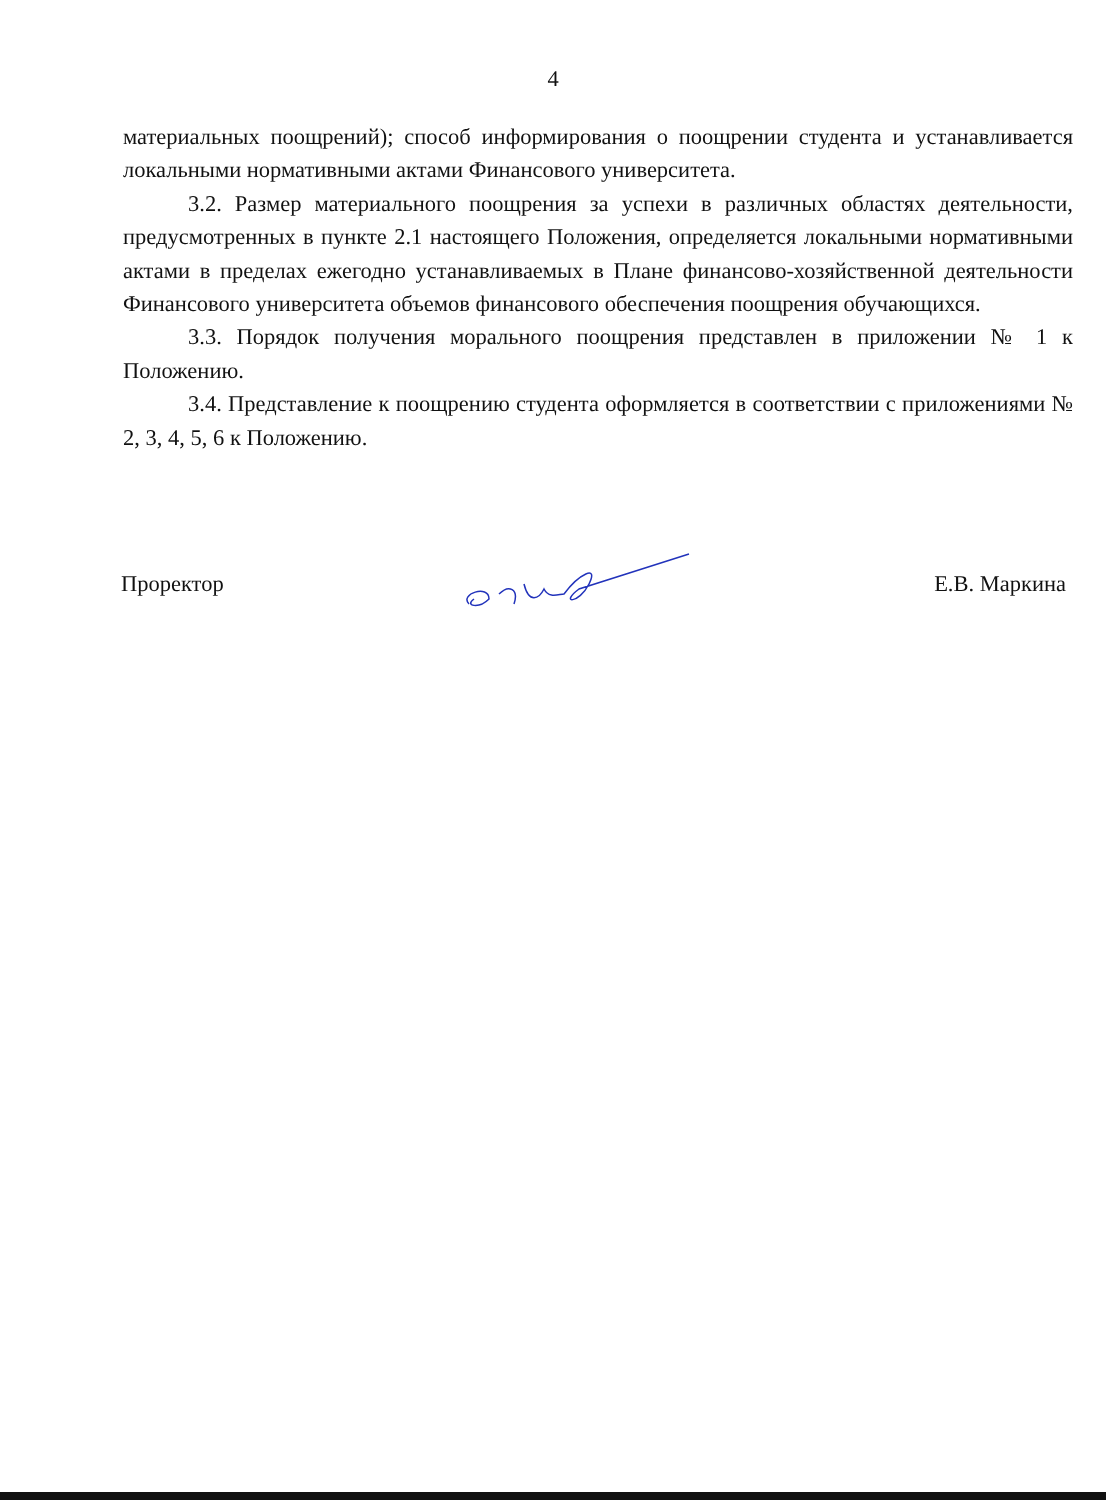4
материальных поощрений); способ информирования о поощрении студента и устанавливается локальными нормативными актами Финансового университета.
3.2. Размер материального поощрения за успехи в различных областях деятельности, предусмотренных в пункте 2.1 настоящего Положения, определяется локальными нормативными актами в пределах ежегодно устанавливаемых в Плане финансово-хозяйственной деятельности Финансового университета объемов финансового обеспечения поощрения обучающихся.
3.3. Порядок получения морального поощрения представлен в приложении № 1 к Положению.
3.4. Представление к поощрению студента оформляется в соответствии с приложениями № 2, 3, 4, 5, 6 к Положению.
Проректор Е.В. Маркина